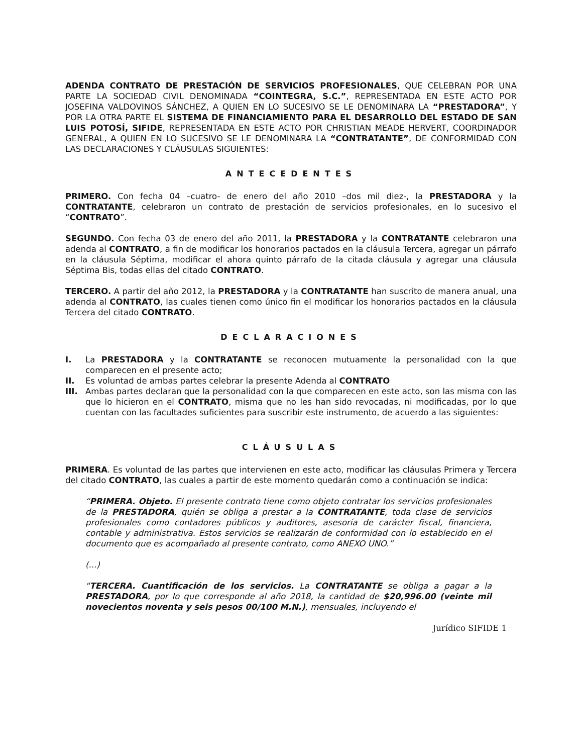ADENDA CONTRATO DE PRESTACIÓN DE SERVICIOS PROFESIONALES, QUE CELEBRAN POR UNA PARTE LA SOCIEDAD CIVIL DENOMINADA “COINTEGRA, S.C.”, REPRESENTADA EN ESTE ACTO POR JOSEFINA VALDOVINOS SÁNCHEZ, A QUIEN EN LO SUCESIVO SE LE DENOMINARA LA “PRESTADORA”, Y POR LA OTRA PARTE EL SISTEMA DE FINANCIAMIENTO PARA EL DESARROLLO DEL ESTADO DE SAN LUIS POTOSÍ, SIFIDE, REPRESENTADA EN ESTE ACTO POR CHRISTIAN MEADE HERVERT, COORDINADOR GENERAL, A QUIEN EN LO SUCESIVO SE LE DENOMINARA LA “CONTRATANTE”, DE CONFORMIDAD CON LAS DECLARACIONES Y CLÁUSULAS SIGUIENTES:
ANTECEDENTES
PRIMERO. Con fecha 04 –cuatro- de enero del año 2010 –dos mil diez-, la PRESTADORA y la CONTRATANTE, celebraron un contrato de prestación de servicios profesionales, en lo sucesivo el “CONTRATO”.
SEGUNDO. Con fecha 03 de enero del año 2011, la PRESTADORA y la CONTRATANTE celebraron una adenda al CONTRATO, a fin de modificar los honorarios pactados en la cláusula Tercera, agregar un párrafo en la cláusula Séptima, modificar el ahora quinto párrafo de la citada cláusula y agregar una cláusula Séptima Bis, todas ellas del citado CONTRATO.
TERCERO. A partir del año 2012, la PRESTADORA y la CONTRATANTE han suscrito de manera anual, una adenda al CONTRATO, las cuales tienen como único fin el modificar los honorarios pactados en la cláusula Tercera del citado CONTRATO.
DECLARACIONES
I. La PRESTADORA y la CONTRATANTE se reconocen mutuamente la personalidad con la que comparecen en el presente acto;
II. Es voluntad de ambas partes celebrar la presente Adenda al CONTRATO
III. Ambas partes declaran que la personalidad con la que comparecen en este acto, son las misma con las que lo hicieron en el CONTRATO, misma que no les han sido revocadas, ni modificadas, por lo que cuentan con las facultades suficientes para suscribir este instrumento, de acuerdo a las siguientes:
CLÁUSULAS
PRIMERA. Es voluntad de las partes que intervienen en este acto, modificar las cláusulas Primera y Tercera del citado CONTRATO, las cuales a partir de este momento quedarán como a continuación se indica:
“PRIMERA. Objeto. El presente contrato tiene como objeto contratar los servicios profesionales de la PRESTADORA, quién se obliga a prestar a la CONTRATANTE, toda clase de servicios profesionales como contadores públicos y auditores, asesoría de carácter fiscal, financiera, contable y administrativa. Estos servicios se realizarán de conformidad con lo establecido en el documento que es acompañado al presente contrato, como ANEXO UNO.”
(...)
“TERCERA. Cuantificación de los servicios. La CONTRATANTE se obliga a pagar a la PRESTADORA, por lo que corresponde al año 2018, la cantidad de $20,996.00 (veinte mil novecientos noventa y seis pesos 00/100 M.N.), mensuales, incluyendo el
Jurídico SIFIDE 1